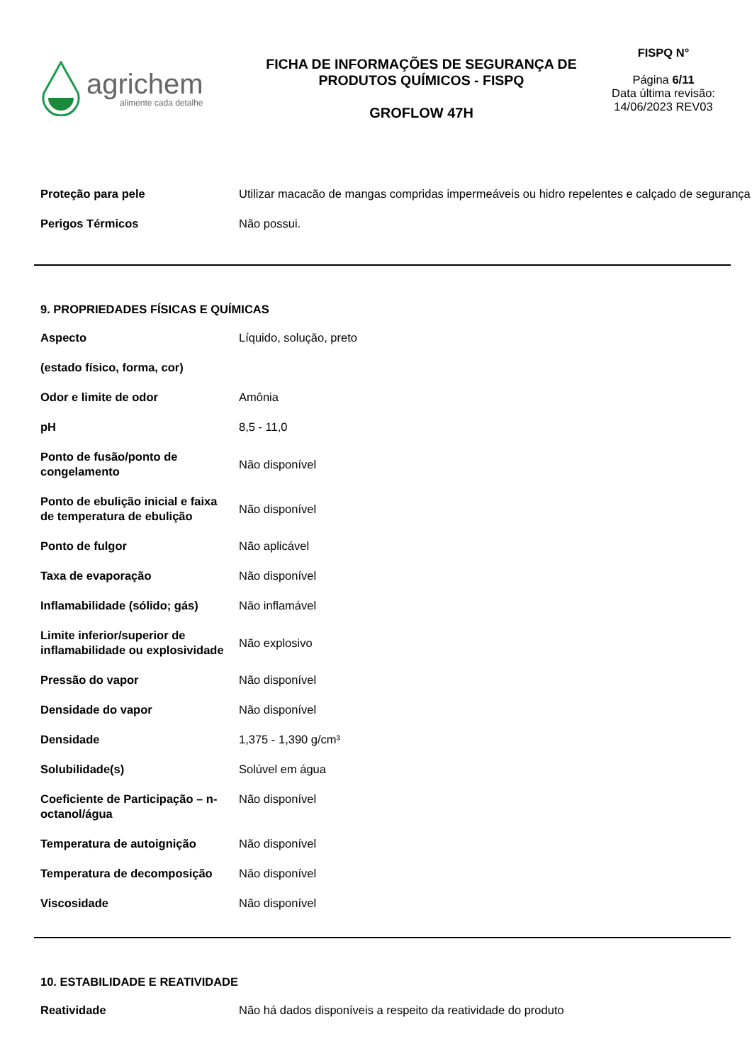agrichem
alimente cada detalhe
FICHA DE INFORMAÇÕES DE SEGURANÇA DE
PRODUTOS QUÍMICOS - FISPQ
GROFLOW 47H
FISPQ N°
Página 6/11
Data última revisão:
14/06/2023 REV03
| Proteção para pele | Utilizar macacão de mangas compridas impermeáveis ou hidro repelentes e calçado de segurança |
| Perigos Térmicos | Não possui. |
9. PROPRIEDADES FÍSICAS E QUÍMICAS
| Aspecto (estado físico, forma, cor) | Líquido, solução, preto |
| Odor e limite de odor | Amônia |
| pH | 8,5 - 11,0 |
| Ponto de fusão/ponto de congelamento | Não disponível |
| Ponto de ebulição inicial e faixa de temperatura de ebulição | Não disponível |
| Ponto de fulgor | Não aplicável |
| Taxa de evaporação | Não disponível |
| Inflamabilidade (sólido; gás) | Não inflamável |
| Limite inferior/superior de inflamabilidade ou explosividade | Não explosivo |
| Pressão do vapor | Não disponível |
| Densidade do vapor | Não disponível |
| Densidade | 1,375 - 1,390 g/cm³ |
| Solubilidade(s) | Solúvel em água |
| Coeficiente de Participação – n-octanol/água | Não disponível |
| Temperatura de autoignição | Não disponível |
| Temperatura de decomposição | Não disponível |
| Viscosidade | Não disponível |
10. ESTABILIDADE E REATIVIDADE
| Reatividade | Não há dados disponíveis a respeito da reatividade do produto |